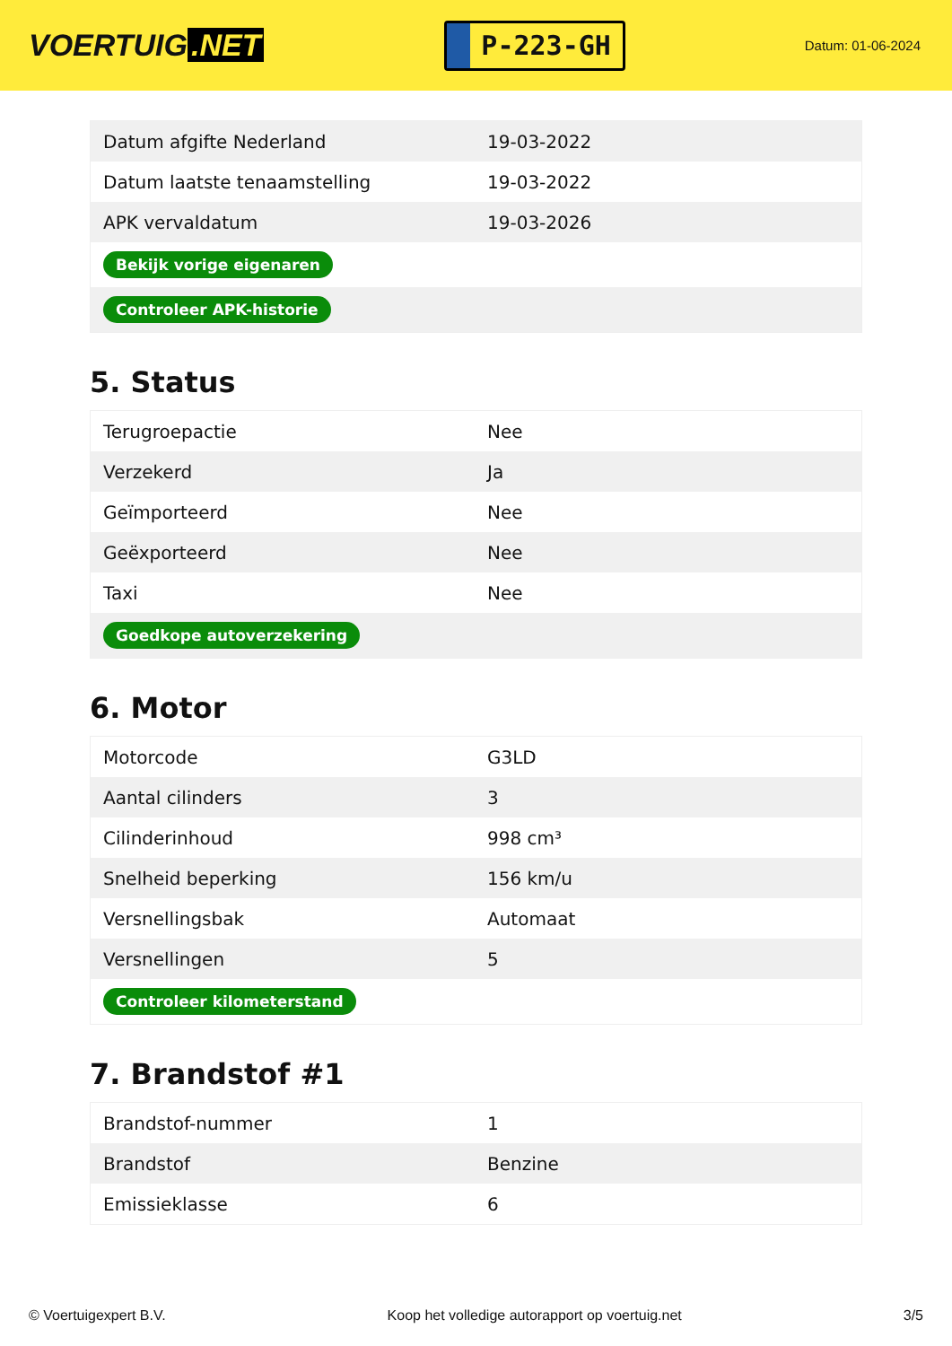VOERTUIG.NET
P-223-GH
Datum: 01-06-2024
| Datum afgifte Nederland | 19-03-2022 |
| Datum laatste tenaamstelling | 19-03-2022 |
| APK vervaldatum | 19-03-2026 |
| Bekijk vorige eigenaren | |
| Controleer APK-historie | |
5. Status
| Terugroepactie | Nee |
| Verzekerd | Ja |
| Geïmporteerd | Nee |
| Geëxporteerd | Nee |
| Taxi | Nee |
| Goedkope autoverzekering | |
6. Motor
| Motorcode | G3LD |
| Aantal cilinders | 3 |
| Cilinderinhoud | 998 cm³ |
| Snelheid beperking | 156 km/u |
| Versnellingsbak | Automaat |
| Versnellingen | 5 |
| Controleer kilometerstand | |
7. Brandstof #1
| Brandstof-nummer | 1 |
| Brandstof | Benzine |
| Emissieklasse | 6 |
© Voertuigexpert B.V. Koop het volledige autorapport op voertuig.net 3/5